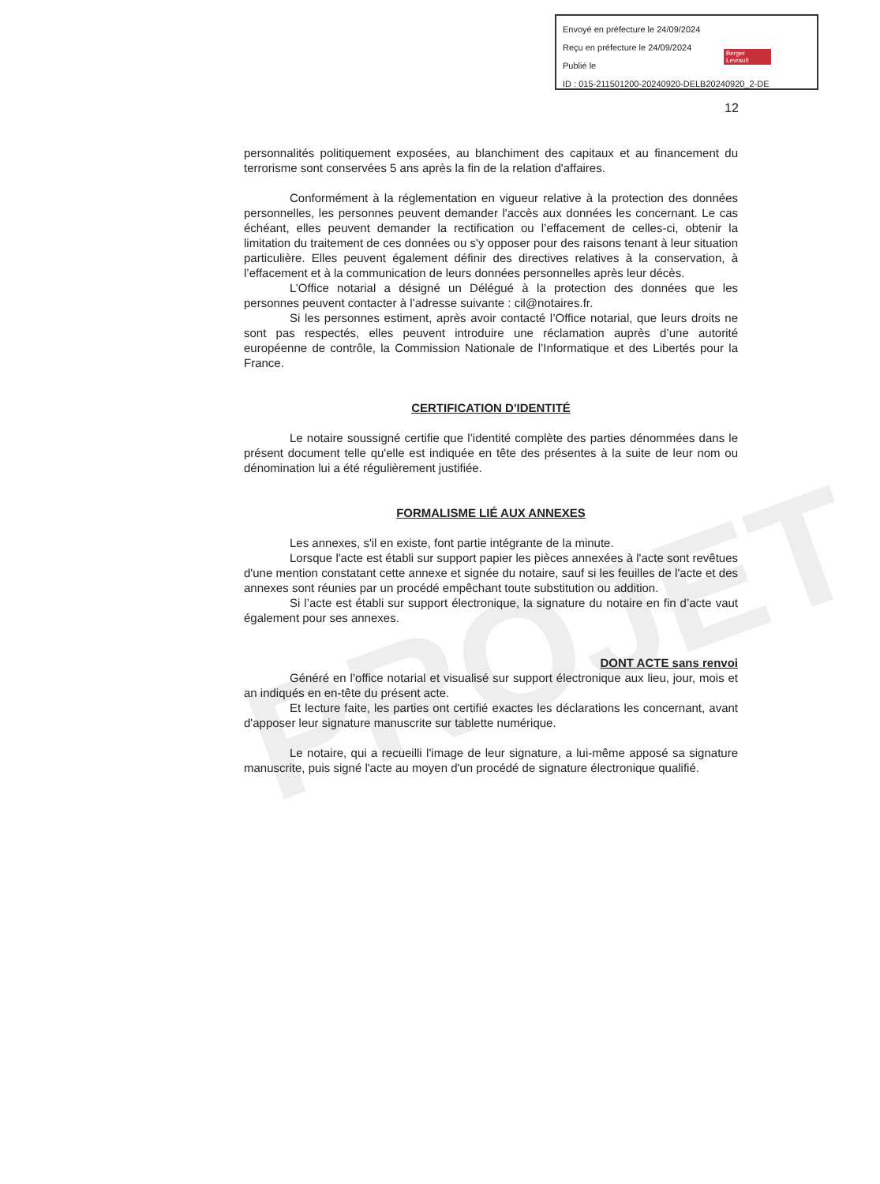PROJET
Envoyé en préfecture le 24/09/2024
Reçu en préfecture le 24/09/2024
Publié le
ID : 015-211501200-20240920-DELB20240920_2-DE
Berger Levrault
12
personnalités politiquement exposées, au blanchiment des capitaux et au financement du terrorisme sont conservées 5 ans après la fin de la relation d'affaires.
Conformément à la réglementation en vigueur relative à la protection des données personnelles, les personnes peuvent demander l'accès aux données les concernant. Le cas échéant, elles peuvent demander la rectification ou l’effacement de celles-ci, obtenir la limitation du traitement de ces données ou s'y opposer pour des raisons tenant à leur situation particulière. Elles peuvent également définir des directives relatives à la conservation, à l’effacement et à la communication de leurs données personnelles après leur décès.
L’Office notarial a désigné un Délégué à la protection des données que les personnes peuvent contacter à l’adresse suivante : cil@notaires.fr.
Si les personnes estiment, après avoir contacté l’Office notarial, que leurs droits ne sont pas respectés, elles peuvent introduire une réclamation auprès d’une autorité européenne de contrôle, la Commission Nationale de l’Informatique et des Libertés pour la France.
CERTIFICATION D'IDENTITÉ
Le notaire soussigné certifie que l’identité complète des parties dénommées dans le présent document telle qu'elle est indiquée en tête des présentes à la suite de leur nom ou dénomination lui a été régulièrement justifiée.
FORMALISME LIÉ AUX ANNEXES
Les annexes, s'il en existe, font partie intégrante de la minute.
Lorsque l'acte est établi sur support papier les pièces annexées à l'acte sont revêtues d'une mention constatant cette annexe et signée du notaire, sauf si les feuilles de l'acte et des annexes sont réunies par un procédé empêchant toute substitution ou addition.
Si l’acte est établi sur support électronique, la signature du notaire en fin d’acte vaut également pour ses annexes.
DONT ACTE sans renvoi
Généré en l’office notarial et visualisé sur support électronique aux lieu, jour, mois et an indiqués en en-tête du présent acte.
Et lecture faite, les parties ont certifié exactes les déclarations les concernant, avant d'apposer leur signature manuscrite sur tablette numérique.
Le notaire, qui a recueilli l'image de leur signature, a lui-même apposé sa signature manuscrite, puis signé l'acte au moyen d'un procédé de signature électronique qualifié.